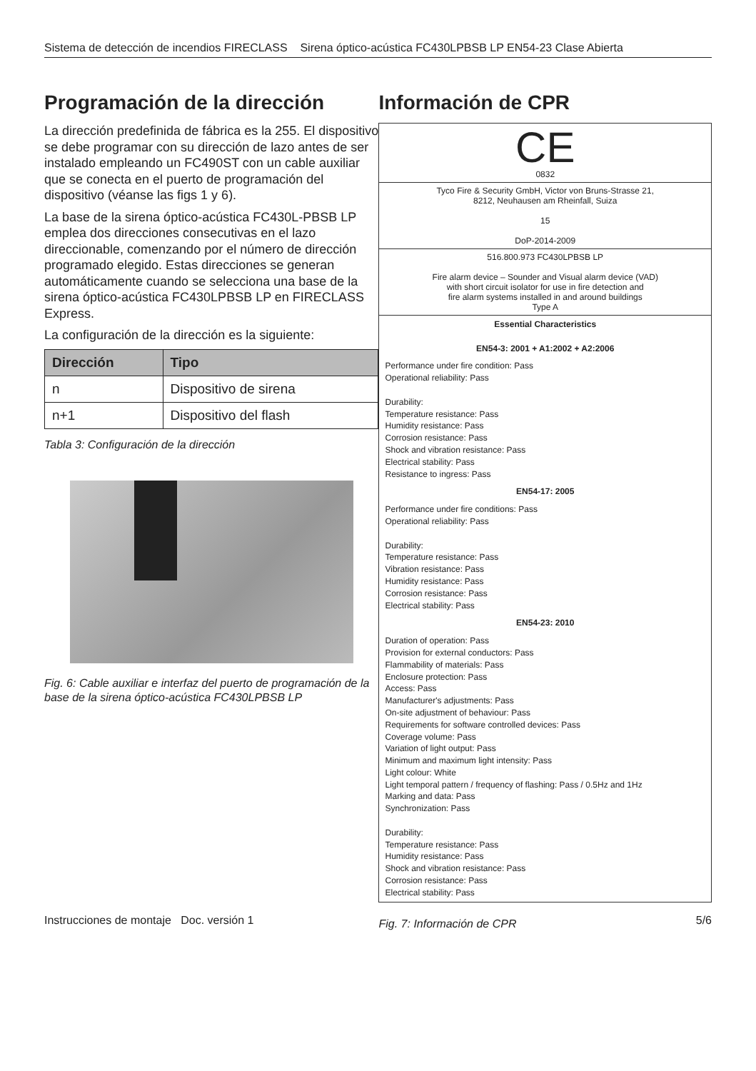Sistema de detección de incendios FIRECLASS Sirena óptico-acústica FC430LPBSB LP EN54-23 Clase Abierta
Programación de la dirección
La dirección predefinida de fábrica es la 255. El dispositivo se debe programar con su dirección de lazo antes de ser instalado empleando un FC490ST con un cable auxiliar que se conecta en el puerto de programación del dispositivo (véanse las figs 1 y 6).
La base de la sirena óptico-acústica FC430L-PBSB LP emplea dos direcciones consecutivas en el lazo direccionable, comenzando por el número de dirección programado elegido. Estas direcciones se generan automáticamente cuando se selecciona una base de la sirena óptico-acústica FC430LPBSB LP en FIRECLASS Express.
La configuración de la dirección es la siguiente:
| Dirección | Tipo |
| --- | --- |
| n | Dispositivo de sirena |
| n+1 | Dispositivo del flash |
Tabla 3: Configuración de la dirección
Fig. 6: Cable auxiliar e interfaz del puerto de programación de la base de la sirena óptico-acústica FC430LPBSB LP
Información de CPR
CE
0832
Tyco Fire & Security GmbH, Victor von Bruns-Strasse 21,
8212, Neuhausen am Rheinfall, Suiza
15
DoP-2014-2009
516.800.973 FC430LPBSB LP
Fire alarm device – Sounder and Visual alarm device (VAD)
with short circuit isolator for use in fire detection and
fire alarm systems installed in and around buildings
Type A
Essential Characteristics
EN54-3: 2001 + A1:2002 + A2:2006
Performance under fire condition: Pass
Operational reliability: Pass
Durability:
Temperature resistance: Pass
Humidity resistance: Pass
Corrosion resistance: Pass
Shock and vibration resistance: Pass
Electrical stability: Pass
Resistance to ingress: Pass
EN54-17: 2005
Performance under fire conditions: Pass
Operational reliability: Pass
Durability:
Temperature resistance: Pass
Vibration resistance: Pass
Humidity resistance: Pass
Corrosion resistance: Pass
Electrical stability: Pass
EN54-23: 2010
Duration of operation: Pass
Provision for external conductors: Pass
Flammability of materials: Pass
Enclosure protection: Pass
Access: Pass
Manufacturer's adjustments: Pass
On-site adjustment of behaviour: Pass
Requirements for software controlled devices: Pass
Coverage volume: Pass
Variation of light output: Pass
Minimum and maximum light intensity: Pass
Light colour: White
Light temporal pattern / frequency of flashing: Pass / 0.5Hz and 1Hz
Marking and data: Pass
Synchronization: Pass
Durability:
Temperature resistance: Pass
Humidity resistance: Pass
Shock and vibration resistance: Pass
Corrosion resistance: Pass
Electrical stability: Pass
Fig. 7: Información de CPR
Instrucciones de montaje Doc. versión 1 5/6